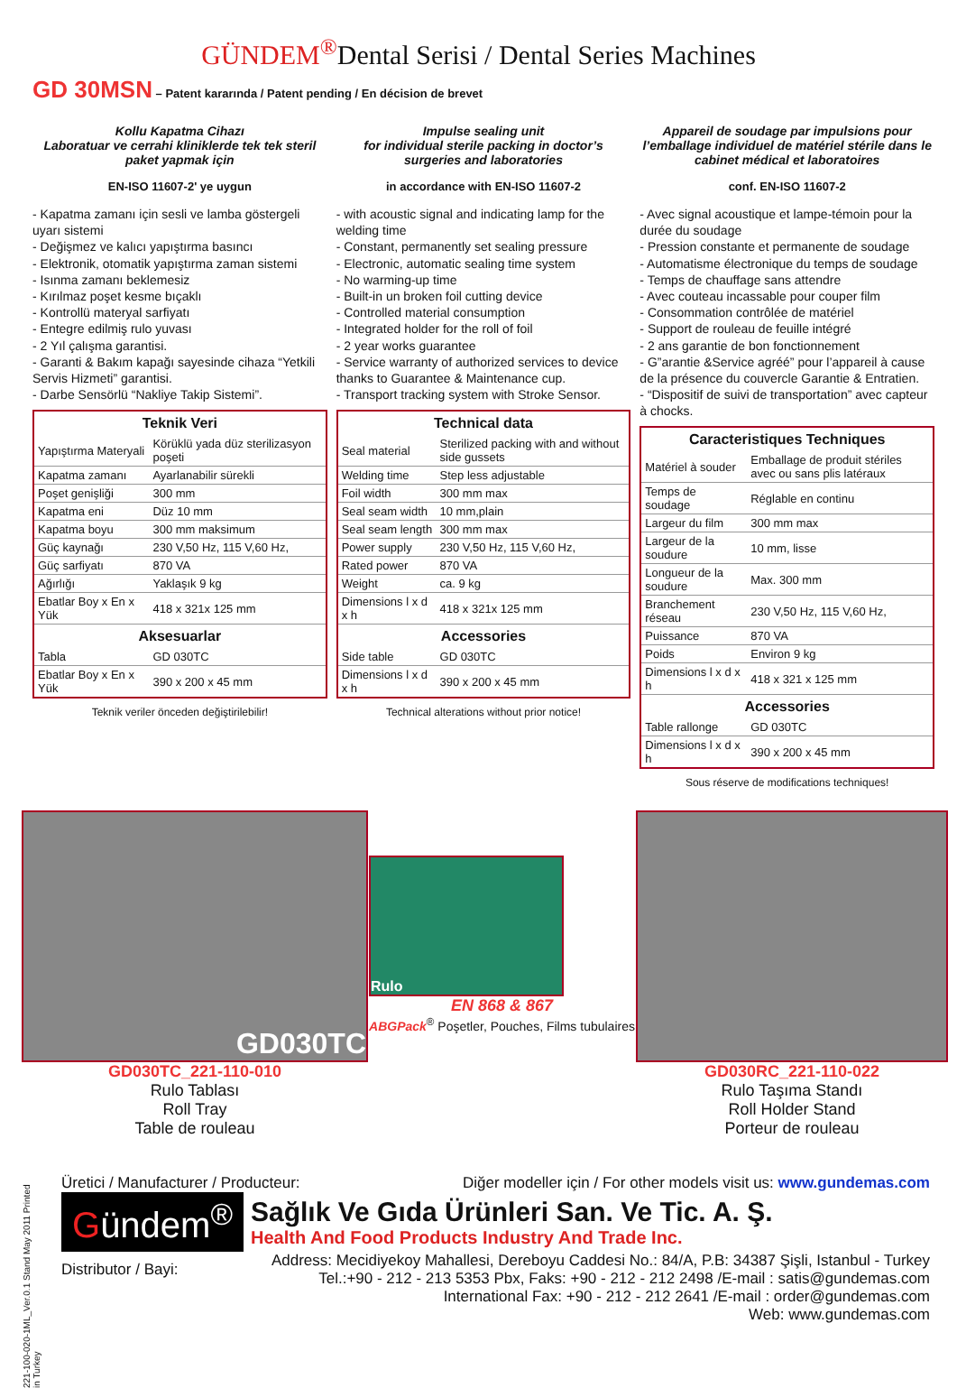GÜNDEM<sup>®</sup>Dental Serisi / Dental Series Machines
GD 30MSN – Patent kararında / Patent pending / En décision de brevet
Kollu Kapatma Cihazı
Laboratuar ve cerrahi kliniklerde tek tek steril paket yapmak için
EN-ISO 11607-2' ye uygun
- Kapatma zamanı için sesli ve lamba göstergeli uyarı sistemi
- Değişmez ve kalıcı yapıştırma basıncı
- Elektronik, otomatik yapıştırma zaman sistemi
- Isınma zamanı beklemesiz
- Kırılmaz poşet kesme bıçaklı
- Kontrollü materyal sarfiyatı
- Entegre edilmiş rulo yuvası
- 2 Yıl çalışma garantisi.
- Garanti & Bakım kapağı sayesinde cihaza “Yetkili Servis Hizmeti” garantisi.
- Darbe Sensörlü “Nakliye Takip Sistemi”.
| Teknik Veri | |
| --- | --- |
| Yapıştırma Materyali | Körüklü yada düz sterilizasyon poşeti |
| Kapatma zamanı | Ayarlanabilir sürekli |
| Poşet genişliği | 300 mm |
| Kapatma eni | Düz 10 mm |
| Kapatma boyu | 300 mm maksimum |
| Güç kaynağı | 230 V,50 Hz, 115 V,60 Hz, |
| Güç sarfiyatı | 870 VA |
| Ağırlığı | Yaklaşık 9 kg |
| Ebatlar Boy x En x Yük | 418 x 321x 125 mm |
| Aksesuarlar | |
| Tabla | GD 030TC |
| Ebatlar Boy x En x Yük | 390 x 200 x 45 mm |
Teknik veriler önceden değiştirilebilir!
Impulse sealing unit
for individual sterile packing in doctor’s surgeries and laboratories
in accordance with EN-ISO 11607-2
- with acoustic signal and indicating lamp for the welding time
- Constant, permanently set sealing pressure
- Electronic, automatic sealing time system
- No warming-up time
- Built-in un broken foil cutting device
- Controlled material consumption
- Integrated holder for the roll of foil
- 2 year works guarantee
- Service warranty of authorized services to device thanks to Guarantee & Maintenance cup.
- Transport tracking system with Stroke Sensor.
| Technical data | |
| --- | --- |
| Seal material | Sterilized packing with and without side gussets |
| Welding time | Step less adjustable |
| Foil width | 300 mm max |
| Seal seam width | 10 mm,plain |
| Seal seam length | 300 mm max |
| Power supply | 230 V,50 Hz, 115 V,60 Hz, |
| Rated power | 870 VA |
| Weight | ca. 9 kg |
| Dimensions l x d x h | 418 x 321x 125 mm |
| Accessories | |
| Side table | GD 030TC |
| Dimensions l x d x h | 390 x 200 x 45 mm |
Technical alterations without prior notice!
Appareil de soudage par impulsions pour l’emballage individuel de matériel stérile dans le cabinet médical et laboratoires
conf. EN-ISO 11607-2
- Avec signal acoustique et lampe-témoin pour la durée du soudage
- Pression constante et permanente de soudage
- Automatisme électronique du temps de soudage
- Temps de chauffage sans attendre
- Avec couteau incassable pour couper film
- Consommation contrôlée de matériel
- Support de rouleau de feuille intégré
- 2 ans garantie de bon fonctionnement
- G”arantie &Service agréé” pour l’appareil à cause de la présence du couvercle Garantie & Entratien.
- “Dispositif de suivi de transportation” avec capteur à chocks.
| Caracteristiques Techniques | |
| --- | --- |
| Matériel à souder | Emballage de produit stériles avec ou sans plis latéraux |
| Temps de soudage | Réglable en continu |
| Largeur du film | 300 mm max |
| Largeur de la soudure | 10 mm, lisse |
| Longueur de la soudure | Max. 300 mm |
| Branchement réseau | 230 V,50 Hz, 115 V,60 Hz, |
| Puissance | 870 VA |
| Poids | Environ 9 kg |
| Dimensions l x d x h | 418 x 321 x 125 mm |
| Accessories | |
| Table rallonge | GD 030TC |
| Dimensions l x d x h | 390 x 200 x 45 mm |
Sous réserve de modifications techniques!
GD030TC
GD030TC_221-110-010
Rulo Tablası
Roll Tray
Table de rouleau
Rulo
EN 868 & 867
ABGPack<sup>®</sup> Poşetler, Pouches, Films tubulaires
GD030RC_221-110-022
Rulo Taşıma Standı
Roll Holder Stand
Porteur de rouleau
Üretici / Manufacturer / Producteur: Diğer modeller için / For other models visit us: www.gundemas.com
Gündem<sup>®</sup>
Sağlık Ve Gıda Ürünleri San. Ve Tic. A. Ş.
Health And Food Products Industry And Trade Inc.
Distributor / Bayi:
Address: Mecidiyekoy Mahallesi, Dereboyu Caddesi No.: 84/A, P.B: 34387 Şişli, Istanbul - Turkey
Tel.:+90 - 212 - 213 5353 Pbx, Faks: +90 - 212 - 212 2498 /E-mail : satis@gundemas.com
International Fax: +90 - 212 - 212 2641 /E-mail : order@gundemas.com
Web: www.gundemas.com
221-100-020-1ML_Ver.0.1 Stand May 2011 Printed in Turkey